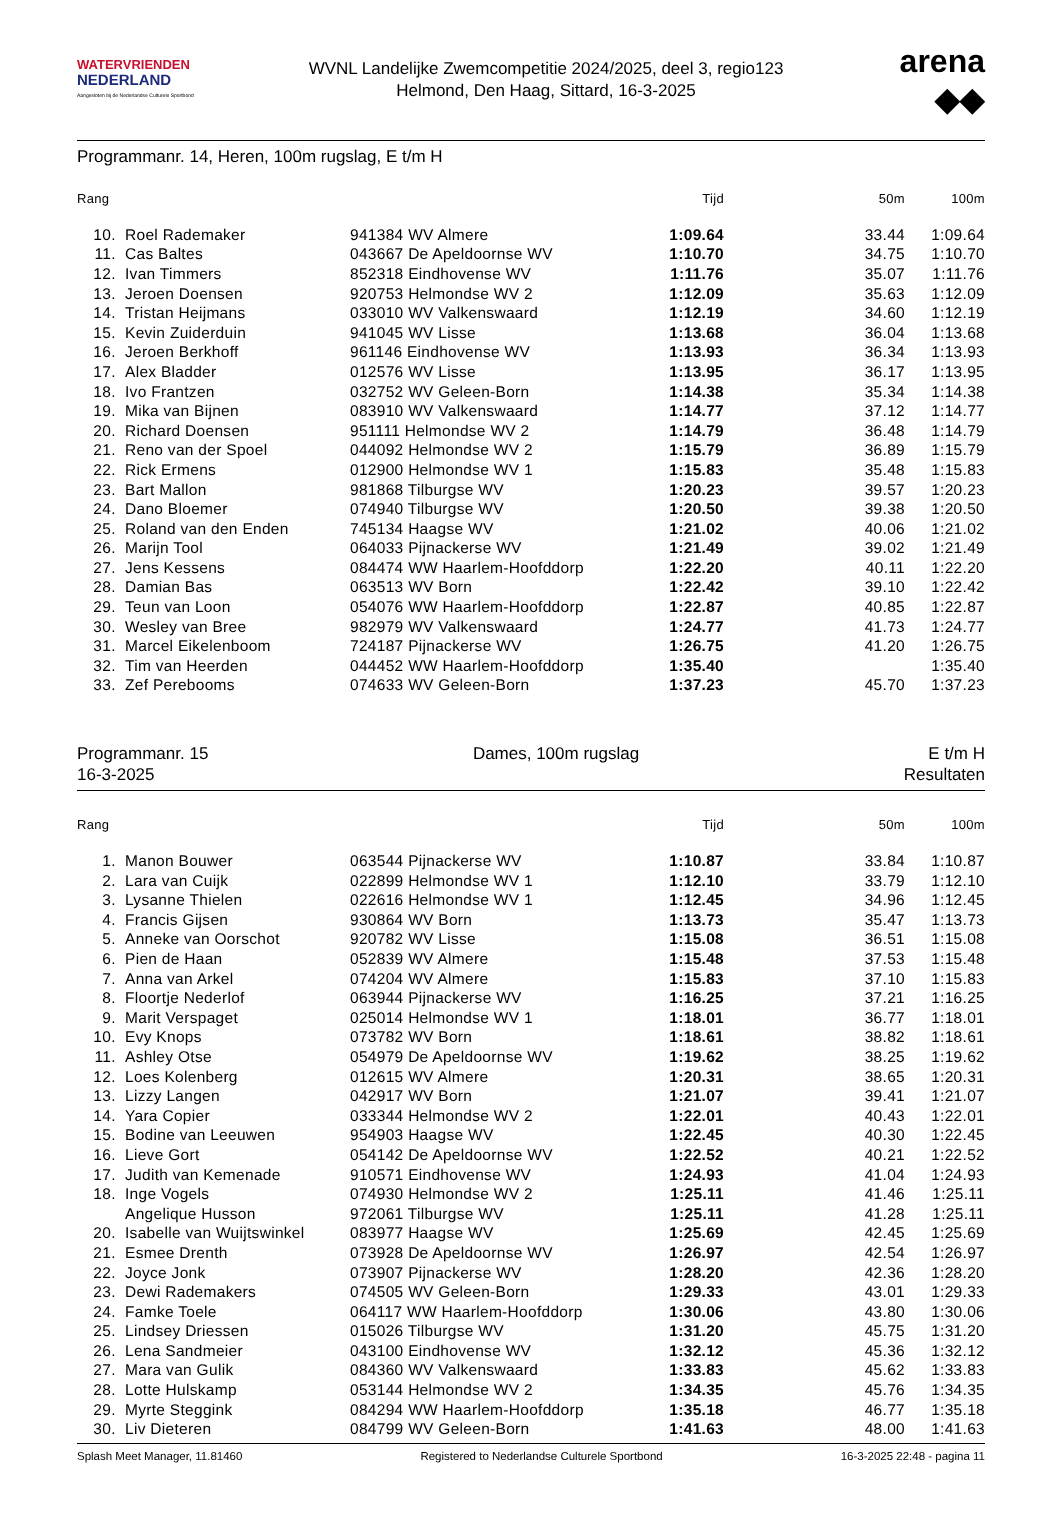WATERVRIENDEN
NEDERLAND
Aangesloten bij de Nederlandse Culturele Sportbond
WVNL Landelijke Zwemcompetitie 2024/2025, deel 3, regio123
Helmond, Den Haag, Sittard, 16-3-2025
arena
◆◆
Programmanr. 14, Heren, 100m rugslag, E t/m H
| Rang | | | Tijd | 50m | 100m |
| --- | --- | --- | --- | --- | --- |
| 10. | Roel Rademaker | 941384 WV Almere | 1:09.64 | 33.44 | 1:09.64 |
| 11. | Cas Baltes | 043667 De Apeldoornse WV | 1:10.70 | 34.75 | 1:10.70 |
| 12. | Ivan Timmers | 852318 Eindhovense WV | 1:11.76 | 35.07 | 1:11.76 |
| 13. | Jeroen Doensen | 920753 Helmondse WV 2 | 1:12.09 | 35.63 | 1:12.09 |
| 14. | Tristan Heijmans | 033010 WV Valkenswaard | 1:12.19 | 34.60 | 1:12.19 |
| 15. | Kevin Zuiderduin | 941045 WV Lisse | 1:13.68 | 36.04 | 1:13.68 |
| 16. | Jeroen Berkhoff | 961146 Eindhovense WV | 1:13.93 | 36.34 | 1:13.93 |
| 17. | Alex Bladder | 012576 WV Lisse | 1:13.95 | 36.17 | 1:13.95 |
| 18. | Ivo Frantzen | 032752 WV Geleen-Born | 1:14.38 | 35.34 | 1:14.38 |
| 19. | Mika van Bijnen | 083910 WV Valkenswaard | 1:14.77 | 37.12 | 1:14.77 |
| 20. | Richard Doensen | 951111 Helmondse WV 2 | 1:14.79 | 36.48 | 1:14.79 |
| 21. | Reno van der Spoel | 044092 Helmondse WV 2 | 1:15.79 | 36.89 | 1:15.79 |
| 22. | Rick Ermens | 012900 Helmondse WV 1 | 1:15.83 | 35.48 | 1:15.83 |
| 23. | Bart Mallon | 981868 Tilburgse WV | 1:20.23 | 39.57 | 1:20.23 |
| 24. | Dano Bloemer | 074940 Tilburgse WV | 1:20.50 | 39.38 | 1:20.50 |
| 25. | Roland van den Enden | 745134 Haagse WV | 1:21.02 | 40.06 | 1:21.02 |
| 26. | Marijn Tool | 064033 Pijnackerse WV | 1:21.49 | 39.02 | 1:21.49 |
| 27. | Jens Kessens | 084474 WW Haarlem-Hoofddorp | 1:22.20 | 40.11 | 1:22.20 |
| 28. | Damian Bas | 063513 WV Born | 1:22.42 | 39.10 | 1:22.42 |
| 29. | Teun van Loon | 054076 WW Haarlem-Hoofddorp | 1:22.87 | 40.85 | 1:22.87 |
| 30. | Wesley van Bree | 982979 WV Valkenswaard | 1:24.77 | 41.73 | 1:24.77 |
| 31. | Marcel Eikelenboom | 724187 Pijnackerse WV | 1:26.75 | 41.20 | 1:26.75 |
| 32. | Tim van Heerden | 044452 WW Haarlem-Hoofddorp | 1:35.40 | | 1:35.40 |
| 33. | Zef Perebooms | 074633 WV Geleen-Born | 1:37.23 | 45.70 | 1:37.23 |
Programmanr. 15
16-3-2025
Dames, 100m rugslag E t/m H
Resultaten
| Rang | | | Tijd | 50m | 100m |
| --- | --- | --- | --- | --- | --- |
| 1. | Manon Bouwer | 063544 Pijnackerse WV | 1:10.87 | 33.84 | 1:10.87 |
| 2. | Lara van Cuijk | 022899 Helmondse WV 1 | 1:12.10 | 33.79 | 1:12.10 |
| 3. | Lysanne Thielen | 022616 Helmondse WV 1 | 1:12.45 | 34.96 | 1:12.45 |
| 4. | Francis Gijsen | 930864 WV Born | 1:13.73 | 35.47 | 1:13.73 |
| 5. | Anneke van Oorschot | 920782 WV Lisse | 1:15.08 | 36.51 | 1:15.08 |
| 6. | Pien de Haan | 052839 WV Almere | 1:15.48 | 37.53 | 1:15.48 |
| 7. | Anna van Arkel | 074204 WV Almere | 1:15.83 | 37.10 | 1:15.83 |
| 8. | Floortje Nederlof | 063944 Pijnackerse WV | 1:16.25 | 37.21 | 1:16.25 |
| 9. | Marit Verspaget | 025014 Helmondse WV 1 | 1:18.01 | 36.77 | 1:18.01 |
| 10. | Evy Knops | 073782 WV Born | 1:18.61 | 38.82 | 1:18.61 |
| 11. | Ashley Otse | 054979 De Apeldoornse WV | 1:19.62 | 38.25 | 1:19.62 |
| 12. | Loes Kolenberg | 012615 WV Almere | 1:20.31 | 38.65 | 1:20.31 |
| 13. | Lizzy Langen | 042917 WV Born | 1:21.07 | 39.41 | 1:21.07 |
| 14. | Yara Copier | 033344 Helmondse WV 2 | 1:22.01 | 40.43 | 1:22.01 |
| 15. | Bodine van Leeuwen | 954903 Haagse WV | 1:22.45 | 40.30 | 1:22.45 |
| 16. | Lieve Gort | 054142 De Apeldoornse WV | 1:22.52 | 40.21 | 1:22.52 |
| 17. | Judith van Kemenade | 910571 Eindhovense WV | 1:24.93 | 41.04 | 1:24.93 |
| 18. | Inge Vogels | 074930 Helmondse WV 2 | 1:25.11 | 41.46 | 1:25.11 |
| | Angelique Husson | 972061 Tilburgse WV | 1:25.11 | 41.28 | 1:25.11 |
| 20. | Isabelle van Wuijtswinkel | 083977 Haagse WV | 1:25.69 | 42.45 | 1:25.69 |
| 21. | Esmee Drenth | 073928 De Apeldoornse WV | 1:26.97 | 42.54 | 1:26.97 |
| 22. | Joyce Jonk | 073907 Pijnackerse WV | 1:28.20 | 42.36 | 1:28.20 |
| 23. | Dewi Rademakers | 074505 WV Geleen-Born | 1:29.33 | 43.01 | 1:29.33 |
| 24. | Famke Toele | 064117 WW Haarlem-Hoofddorp | 1:30.06 | 43.80 | 1:30.06 |
| 25. | Lindsey Driessen | 015026 Tilburgse WV | 1:31.20 | 45.75 | 1:31.20 |
| 26. | Lena Sandmeier | 043100 Eindhovense WV | 1:32.12 | 45.36 | 1:32.12 |
| 27. | Mara van Gulik | 084360 WV Valkenswaard | 1:33.83 | 45.62 | 1:33.83 |
| 28. | Lotte Hulskamp | 053144 Helmondse WV 2 | 1:34.35 | 45.76 | 1:34.35 |
| 29. | Myrte Steggink | 084294 WW Haarlem-Hoofddorp | 1:35.18 | 46.77 | 1:35.18 |
| 30. | Liv Dieteren | 084799 WV Geleen-Born | 1:41.63 | 48.00 | 1:41.63 |
Splash Meet Manager, 11.81460 Registered to Nederlandse Culturele Sportbond 16-3-2025 22:48 - pagina 11